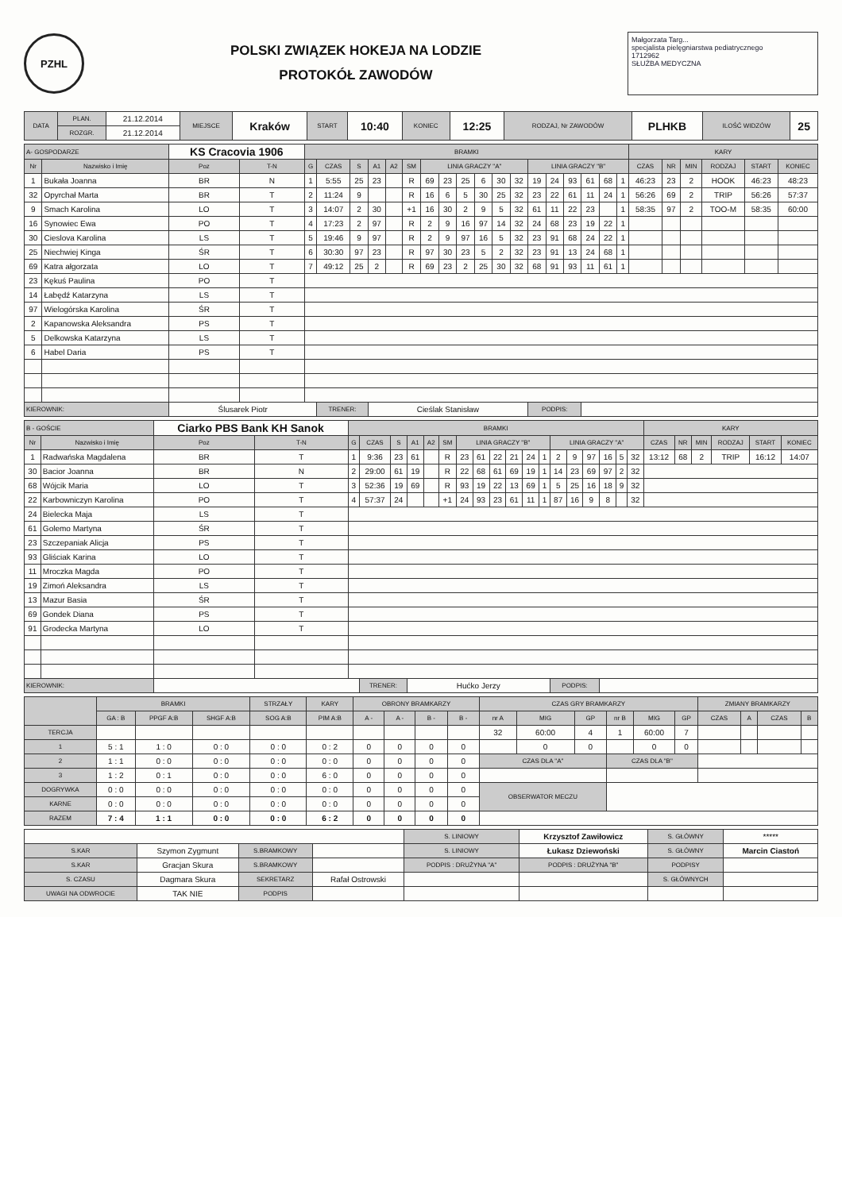PZHL
POLSKI ZWIĄZEK HOKEJA NA LODZIE
PROTOKÓŁ ZAWODÓW
Małgorzata Targ...
specjalista pielęgniarstwa pediatrycznego
1712962
SŁUŻBA MEDYCZNA
| DATA | PLAN. | 21.12.2014 | MIEJSCE | Kraków | START | 10:40 | KONIEC | 12:25 | RODZAJ, Nr ZAWODÓW | PLHKB | ILOŚĆ WIDZÓW | 25 |
| | ROZGR. | 21.12.2014 | | | | | | | | | | |
| A- GOSPODARZE | | KS Cracovia 1906 | | BRAMKI | | | | | | | | | | | | | | | | | | KARY | | | | | |
| Nr | Nazwisko i Imię | Poz | T-N | G | CZAS | S | A1 | A2 | SM | LINIA GRACZY "A" | | | | | | LINIA GRACZY "B" | | | | | | CZAS | NR | MIN | RODZAJ | START | KONIEC |
| 1 | Bukała Joanna | BR | N | 1 | 5:55 | 25 | 23 | | R | 69 | 23 | 25 | 6 | 30 | 32 | 19 | 24 | 93 | 61 | 68 | 1 | 46:23 | 23 | 2 | HOOK | 46:23 | 48:23 |
| 32 | Opyrchał Marta | BR | T | 2 | 11:24 | 9 | | | R | 16 | 6 | 5 | 30 | 25 | 32 | 23 | 22 | 61 | 11 | 24 | 1 | 56:26 | 69 | 2 | TRIP | 56:26 | 57:37 |
| 9 | Smach Karolina | LO | T | 3 | 14:07 | 2 | 30 | | +1 | 16 | 30 | 2 | 9 | 5 | 32 | 61 | 11 | 22 | 23 | | 1 | 58:35 | 97 | 2 | TOO-M | 58:35 | 60:00 |
| 16 | Synowiec Ewa | PO | T | 4 | 17:23 | 2 | 97 | | R | 2 | 9 | 16 | 97 | 14 | 32 | 24 | 68 | 23 | 19 | 22 | 1 | | | | | | |
| 30 | Cieslova Karolina | LS | T | 5 | 19:46 | 9 | 97 | | R | 2 | 9 | 97 | 16 | 5 | 32 | 23 | 91 | 68 | 24 | 22 | 1 | | | | | | |
| 25 | Niechwiej Kinga | ŚR | T | 6 | 30:30 | 97 | 23 | | R | 97 | 30 | 23 | 5 | 2 | 32 | 23 | 91 | 13 | 24 | 68 | 1 | | | | | | |
| 69 | Katra ałgorzata | LO | T | 7 | 49:12 | 25 | 2 | | R | 69 | 23 | 2 | 25 | 30 | 32 | 68 | 91 | 93 | 11 | 61 | 1 | | | | | | |
| 23 | Kękuś Paulina | PO | T | | | | | | | | | | | | | | | | | | | | | | | | |
| 14 | Łabędź Katarzyna | LS | T | | | | | | | | | | | | | | | | | | | | | | | | |
| 97 | Wielogórska Karolina | ŚR | T | | | | | | | | | | | | | | | | | | | | | | | | |
| 2 | Kapanowska Aleksandra | PS | T | | | | | | | | | | | | | | | | | | | | | | | | |
| 5 | Delkowska Katarzyna | LS | T | | | | | | | | | | | | | | | | | | | | | | | | |
| 6 | Habel Daria | PS | T | | | | | | | | | | | | | | | | | | | | | | | | |
| KIEROWNIK: | | Ślusarek Piotr | | | TRENER: | | Cieślak Stanisław | | | | | | | | | PODPIS: | | | | | | | | | | | |
| B - GOŚCIE | | Ciarko PBS Bank KH Sanok | | BRAMKI | | | | | | | | | | | | | | | | | | KARY | | | | | |
| Nr | Nazwisko i Imię | Poz | T-N | G | CZAS | S | A1 | A2 | SM | LINIA GRACZY "B" | | | | | | LINIA GRACZY "A" | | | | | | CZAS | NR | MIN | RODZAJ | START | KONIEC |
| 1 | Radwańska Magdalena | BR | T | 1 | 9:36 | 23 | 61 | | R | 23 | 61 | 22 | 21 | 24 | 1 | 2 | 9 | 97 | 16 | 5 | 32 | 13:12 | 68 | 2 | TRIP | 16:12 | 14:07 |
| 30 | Bacior Joanna | BR | N | 2 | 29:00 | 61 | 19 | | R | 22 | 68 | 61 | 69 | 19 | 1 | 14 | 23 | 69 | 97 | 2 | 32 | | | | | | |
| 68 | Wójcik Maria | LO | T | 3 | 52:36 | 19 | 69 | | R | 93 | 19 | 22 | 13 | 69 | 1 | 5 | 25 | 16 | 18 | 9 | 32 | | | | | | |
| 22 | Karbowniczyn Karolina | PO | T | 4 | 57:37 | 24 | | | +1 | 24 | 93 | 23 | 61 | 11 | 1 | 87 | 16 | 9 | 8 | | 32 | | | | | | |
| 24 | Bielecka Maja | LS | T | | | | | | | | | | | | | | | | | | | | | | | | |
| 61 | Golemo Martyna | ŚR | T | | | | | | | | | | | | | | | | | | | | | | | | |
| 23 | Szczepaniak Alicja | PS | T | | | | | | | | | | | | | | | | | | | | | | | | |
| 93 | Gliściak Karina | LO | T | | | | | | | | | | | | | | | | | | | | | | | | |
| 11 | Mroczka Magda | PO | T | | | | | | | | | | | | | | | | | | | | | | | | |
| 19 | Zimoń Aleksandra | LS | T | | | | | | | | | | | | | | | | | | | | | | | | |
| 13 | Mazur Basia | ŚR | T | | | | | | | | | | | | | | | | | | | | | | | | |
| 69 | Gondek Diana | PS | T | | | | | | | | | | | | | | | | | | | | | | | | |
| 91 | Grodecka Martyna | LO | T | | | | | | | | | | | | | | | | | | | | | | | | |
| KIEROWNIK: | | | | | TRENER: | | Hućko Jerzy | | | | | | | | | PODPIS: | | | | | | | | | | | |
| | BRAMKI | | | STRZAŁY | KARY | OBRONY BRAMKARZY | | | | CZAS GRY BRAMKARZY | | | | | | ZMIANY BRAMKARZY | | | |
| --- | --- | --- | --- | --- | --- | --- | --- | --- | --- | --- | --- | --- | --- | --- | --- | --- | --- | --- | --- |
| | GA : B | PPGF A:B | SHGF A:B | SOG A:B | PIM A:B | A - | A - | B - | B - | nr A | MIG | GP | nr B | MIG | GP | CZAS | A | CZAS | B |
| TERCJA | | | | | | | | | | 32 | 60:00 | 4 | 1 | 60:00 | 7 | | | | |
| 1 | 5 : 1 | 1 : 0 | 0 : 0 | 0 : 0 | 0 : 2 | 0 | 0 | 0 | 0 | | 0 | 0 | | 0 | 0 | | | | |
| 2 | 1 : 1 | 0 : 0 | 0 : 0 | 0 : 0 | 0 : 0 | 0 | 0 | 0 | 0 | CZAS DLA "A" | | | CZAS DLA "B" | | | | | | |
| 3 | 1 : 2 | 0 : 1 | 0 : 0 | 0 : 0 | 6 : 0 | 0 | 0 | 0 | 0 | | | | | | | | | | |
| DOGRYWKA | 0 : 0 | 0 : 0 | 0 : 0 | 0 : 0 | 0 : 0 | 0 | 0 | 0 | 0 | OBSERWATOR MECZU | | | | | | | | | |
| KARNE | 0 : 0 | 0 : 0 | 0 : 0 | 0 : 0 | 0 : 0 | 0 | 0 | 0 | 0 | | | | | | | | | | |
| RAZEM | 7 : 4 | 1 : 1 | 0 : 0 | 0 : 0 | 6 : 2 | 0 | 0 | 0 | 0 | | | | | | | | | | |
| | | | | S. LINIOWY | Krzysztof Zawiłowicz | S. GŁÓWNY | ***** |
| S.KAR | Szymon Zygmunt | S.BRAMKOWY | | S. LINIOWY | Łukasz Dziewoński | S. GŁÓWNY | Marcin Ciastoń |
| S.KAR | Gracjan Skura | S.BRAMKOWY | | PODPIS : DRUŻYNA "A" | PODPIS : DRUŻYNA "B" | PODPISY | |
| S. CZASU | Dagmara Skura | SEKRETARZ | Rafał Ostrowski | | | S. GŁÓWNYCH | |
| UWAGI NA ODWROCIE | TAK NIE | PODPIS | | | | | |